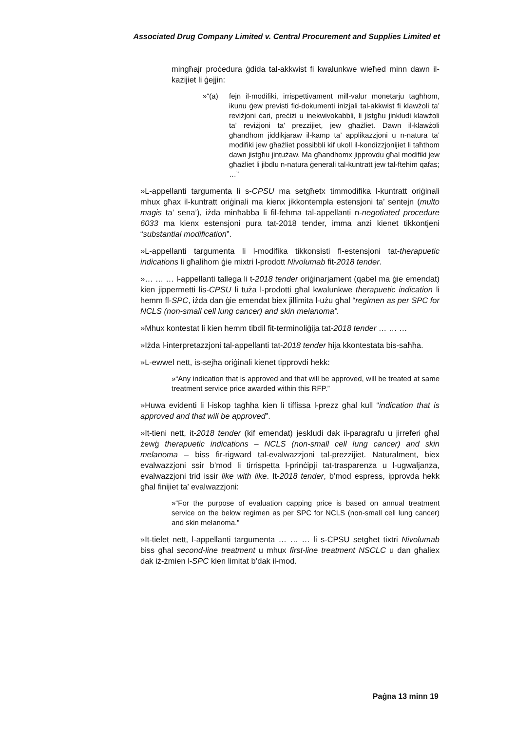Associated Drug Company Limited v. Central Procurement and Supplies Limited et
mingħajr proċedura ġdida tal-akkwist fi kwalunkwe wieħed minn dawn il-każijiet li ġejjin:
»“(a) fejn il-modifiki, irrispettivament mill-valur monetarju tagħhom, ikunu ġew previsti fid-dokumenti inizjali tal-akkwist fi klawżoli ta’ reviżjoni ċari, preċiżi u inekwivokabbli, li jistgħu jinkludi klawżoli ta’ reviżjoni ta’ prezzijiet, jew għażliet. Dawn il-klawżoli għandhom jiddikjaraw il-kamp ta’ applikazzjoni u n-natura ta’ modifiki jew għażliet possibbli kif ukoll il-kondizzjonijiet li taħthom dawn jistgħu jintużaw. Ma għandhomx jipprovdu għal modifiki jew għażliet li jibdlu n-natura ġenerali tal-kuntratt jew tal-ftehim qafas; …”
»L-appellanti targumenta li s-CPSU ma setgħetx timmodifika l-kuntratt oriġinali mhux għax il-kuntratt oriġinali ma kienx jikkontempla estensjoni ta’ sentejn (multo magis ta’ sena’), iżda minħabba li fil-fehma tal-appellanti n-negotiated procedure 6033 ma kienx estensjoni pura tat-2018 tender, imma anzi kienet tikkontjeni “substantial modification”.
»L-appellanti targumenta li l-modifika tikkonsisti fl-estensjoni tat-therapuetic indications li għalihom ġie mixtri l-prodott Nivolumab fit-2018 tender.
»… … … l-appellanti tallega li t-2018 tender oriġinarjament (qabel ma ġie emendat) kien jippermetti lis-CPSU li tuża l-prodotti għal kwalunkwe therapuetic indication li hemm fl-SPC, iżda dan ġie emendat biex jillimita l-użu għal “regimen as per SPC for NCLS (non-small cell lung cancer) and skin melanoma”.
»Mhux kontestat li kien hemm tibdil fit-terminoliġija tat-2018 tender … … …
»Iżda l-interpretazzjoni tal-appellanti tat-2018 tender hija kkontestata bis-saħħa.
»L-ewwel nett, is-sejħa oriġinali kienet tipprovdi hekk:
»“Any indication that is approved and that will be approved, will be treated at same treatment service price awarded within this RFP.”
»Huwa evidenti li l-iskop tagħha kien li tiffissa l-prezz għal kull “indication that is approved and that will be approved”.
»It-tieni nett, it-2018 tender (kif emendat) jeskludi dak il-paragrafu u jirreferi għal żewġ therapuetic indications – NCLS (non-small cell lung cancer) and skin melanoma – biss fir-rigward tal-evalwazzjoni tal-prezzijiet. Naturalment, biex evalwazzjoni ssir b’mod li tirrispetta l-prinċipji tat-trasparenza u l-ugwaljanza, evalwazzjoni trid issir like with like. It-2018 tender, b’mod espress, ipprovda hekk għal finijiet ta’ evalwazzjoni:
»“For the purpose of evaluation capping price is based on annual treatment service on the below regimen as per SPC for NCLS (non-small cell lung cancer) and skin melanoma.”
»It-tielet nett, l-appellanti targumenta … … … li s-CPSU setgħet tixtri Nivolumab biss għal second-line treatment u mhux first-line treatment NSCLC u dan għaliex dak iż-żmien l-SPC kien limitat b’dak il-mod.
Paġna 13 minn 19